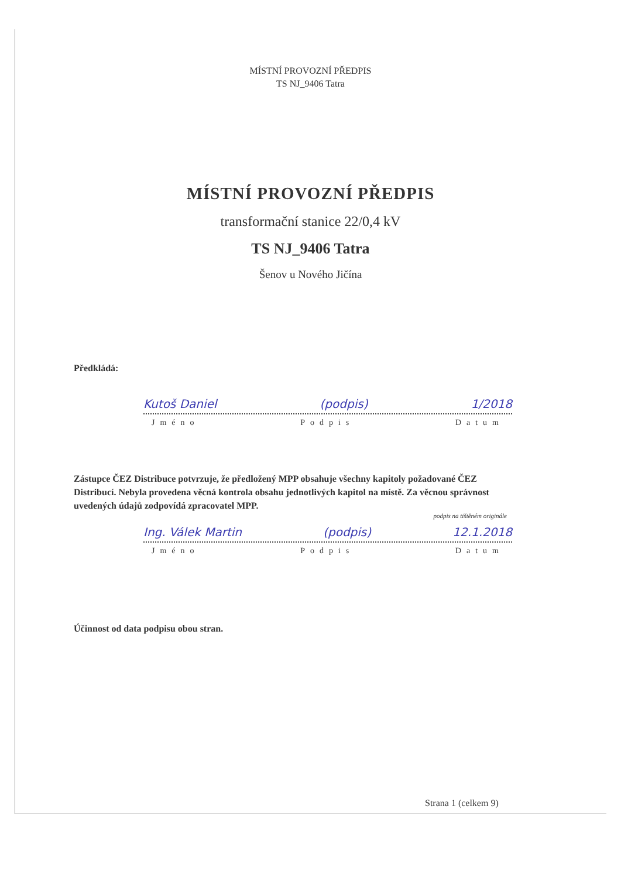MÍSTNÍ PROVOZNÍ PŘEDPIS
TS NJ_9406 Tatra
MÍSTNÍ PROVOZNÍ PŘEDPIS
transformační stanice 22/0,4 kV
TS NJ_9406 Tatra
Šenov u Nového Jičína
Předkládá:
Kutoš Daniel (podpis) 1/2018
Jméno Podpis Datum
Zástupce ČEZ Distribuce potvrzuje, že předložený MPP obsahuje všechny kapitoly požadované ČEZ Distribucí. Nebyla provedena věcná kontrola obsahu jednotlivých kapitol na místě. Za věcnou správnost uvedených údajů zodpovídá zpracovatel MPP.
podpis na tištěném originále
Ing. Válek Martin (podpis) 12.1.2018
Jméno Podpis Datum
Účinnost od data podpisu obou stran.
Strana 1 (celkem 9)